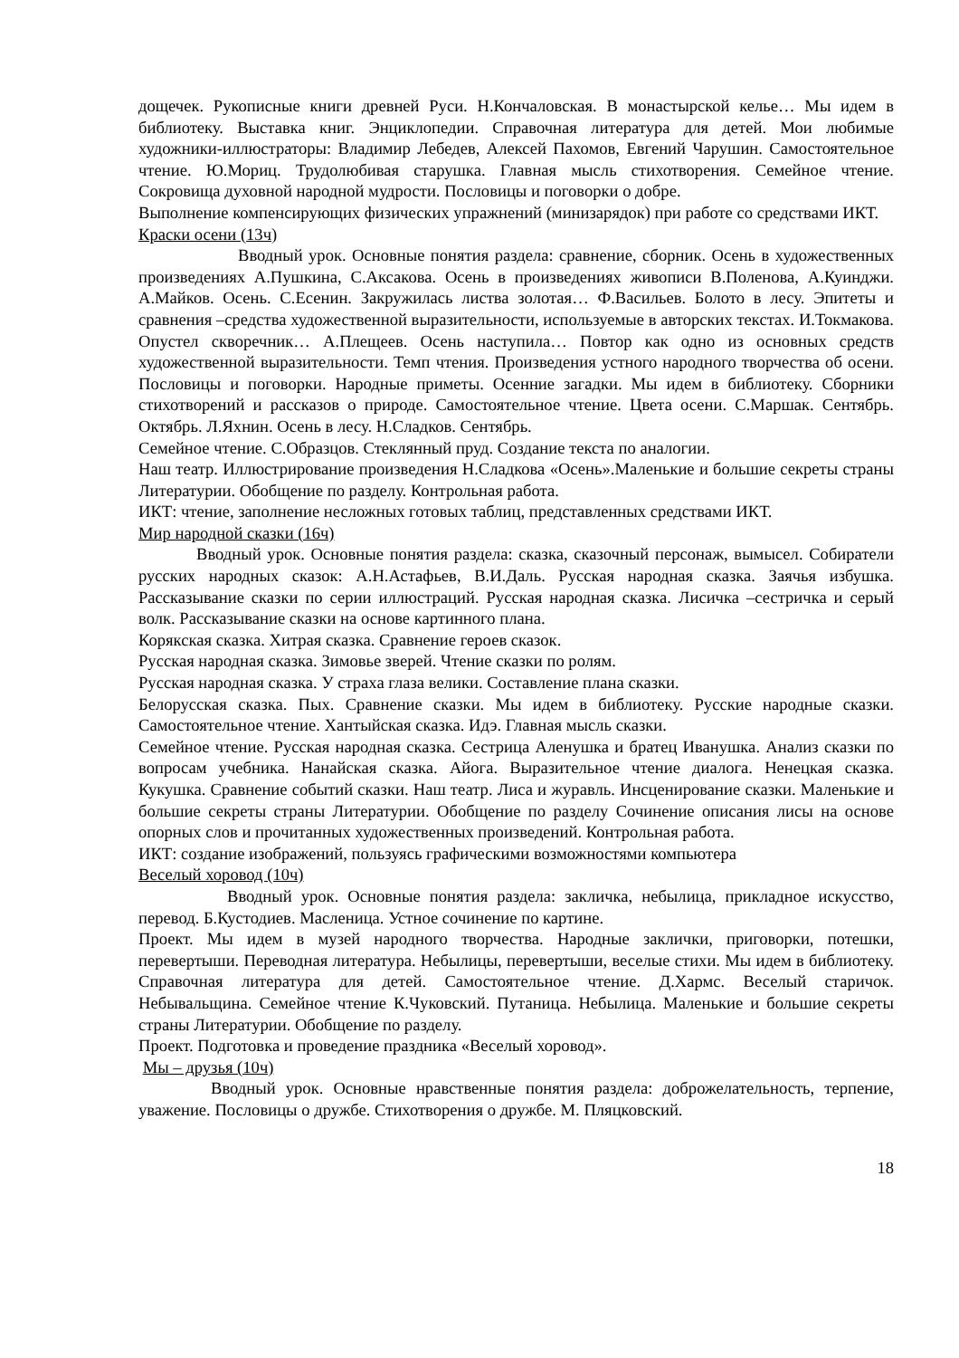дощечек. Рукописные книги древней Руси. Н.Кончаловская. В монастырской келье… Мы идем в библиотеку. Выставка книг. Энциклопедии. Справочная литература для детей. Мои любимые художники-иллюстраторы: Владимир Лебедев, Алексей Пахомов, Евгений Чарушин. Самостоятельное чтение. Ю.Мориц. Трудолюбивая старушка. Главная мысль стихотворения. Семейное чтение. Сокровища духовной народной мудрости. Пословицы и поговорки о добре.
Выполнение компенсирующих физических упражнений (минизарядок) при работе со средствами ИКТ.
Краски осени (13ч)
Вводный урок. Основные понятия раздела: сравнение, сборник. Осень в художественных произведениях А.Пушкина, С.Аксакова. Осень в произведениях живописи В.Поленова, А.Куинджи. А.Майков. Осень. С.Есенин. Закружилась листва золотая… Ф.Васильев. Болото в лесу. Эпитеты и сравнения –средства художественной выразительности, используемые в авторских текстах. И.Токмакова. Опустел скворечник… А.Плещеев. Осень наступила… Повтор как одно из основных средств художественной выразительности. Темп чтения. Произведения устного народного творчества об осени. Пословицы и поговорки. Народные приметы. Осенние загадки. Мы идем в библиотеку. Сборники стихотворений и рассказов о природе. Самостоятельное чтение. Цвета осени. С.Маршак. Сентябрь. Октябрь. Л.Яхнин. Осень в лесу. Н.Сладков. Сентябрь.
Семейное чтение. С.Образцов. Стеклянный пруд. Создание текста по аналогии.
Наш театр. Иллюстрирование произведения Н.Сладкова «Осень».Маленькие и большие секреты страны Литературии. Обобщение по разделу. Контрольная работа.
ИКТ: чтение, заполнение несложных готовых таблиц, представленных средствами ИКТ.
Мир народной сказки (16ч)
Вводный урок. Основные понятия раздела: сказка, сказочный персонаж, вымысел. Собиратели русских народных сказок: А.Н.Астафьев, В.И.Даль. Русская народная сказка. Заячья избушка. Рассказывание сказки по серии иллюстраций. Русская народная сказка. Лисичка –сестричка и серый волк. Рассказывание сказки на основе картинного плана.
Корякская сказка. Хитрая сказка. Сравнение героев сказок.
Русская народная сказка. Зимовье зверей. Чтение сказки по ролям.
Русская народная сказка. У страха глаза велики. Составление плана сказки.
Белорусская сказка. Пых. Сравнение сказки. Мы идем в библиотеку. Русские народные сказки. Самостоятельное чтение. Хантыйская сказка. Идэ. Главная мысль сказки.
Семейное чтение. Русская народная сказка. Сестрица Аленушка и братец Иванушка. Анализ сказки по вопросам учебника. Нанайская сказка. Айога. Выразительное чтение диалога. Ненецкая сказка. Кукушка. Сравнение событий сказки. Наш театр. Лиса и журавль. Инсценирование сказки. Маленькие и большие секреты страны Литературии. Обобщение по разделу Сочинение описания лисы на основе опорных слов и прочитанных художественных произведений. Контрольная работа.
ИКТ: создание изображений, пользуясь графическими возможностями компьютера
Веселый хоровод (10ч)
Вводный урок. Основные понятия раздела: закличка, небылица, прикладное искусство, перевод. Б.Кустодиев. Масленица. Устное сочинение по картине.
Проект. Мы идем в музей народного творчества. Народные заклички, приговорки, потешки, перевертыши. Переводная литература. Небылицы, перевертыши, веселые стихи. Мы идем в библиотеку. Справочная литература для детей. Самостоятельное чтение. Д.Хармс. Веселый старичок. Небывальщина. Семейное чтение К.Чуковский. Путаница. Небылица. Маленькие и большие секреты страны Литературии. Обобщение по разделу.
Проект. Подготовка и проведение праздника «Веселый хоровод».
Мы – друзья (10ч)
Вводный урок. Основные нравственные понятия раздела: доброжелательность, терпение, уважение. Пословицы о дружбе. Стихотворения о дружбе. М. Пляцковский.
18